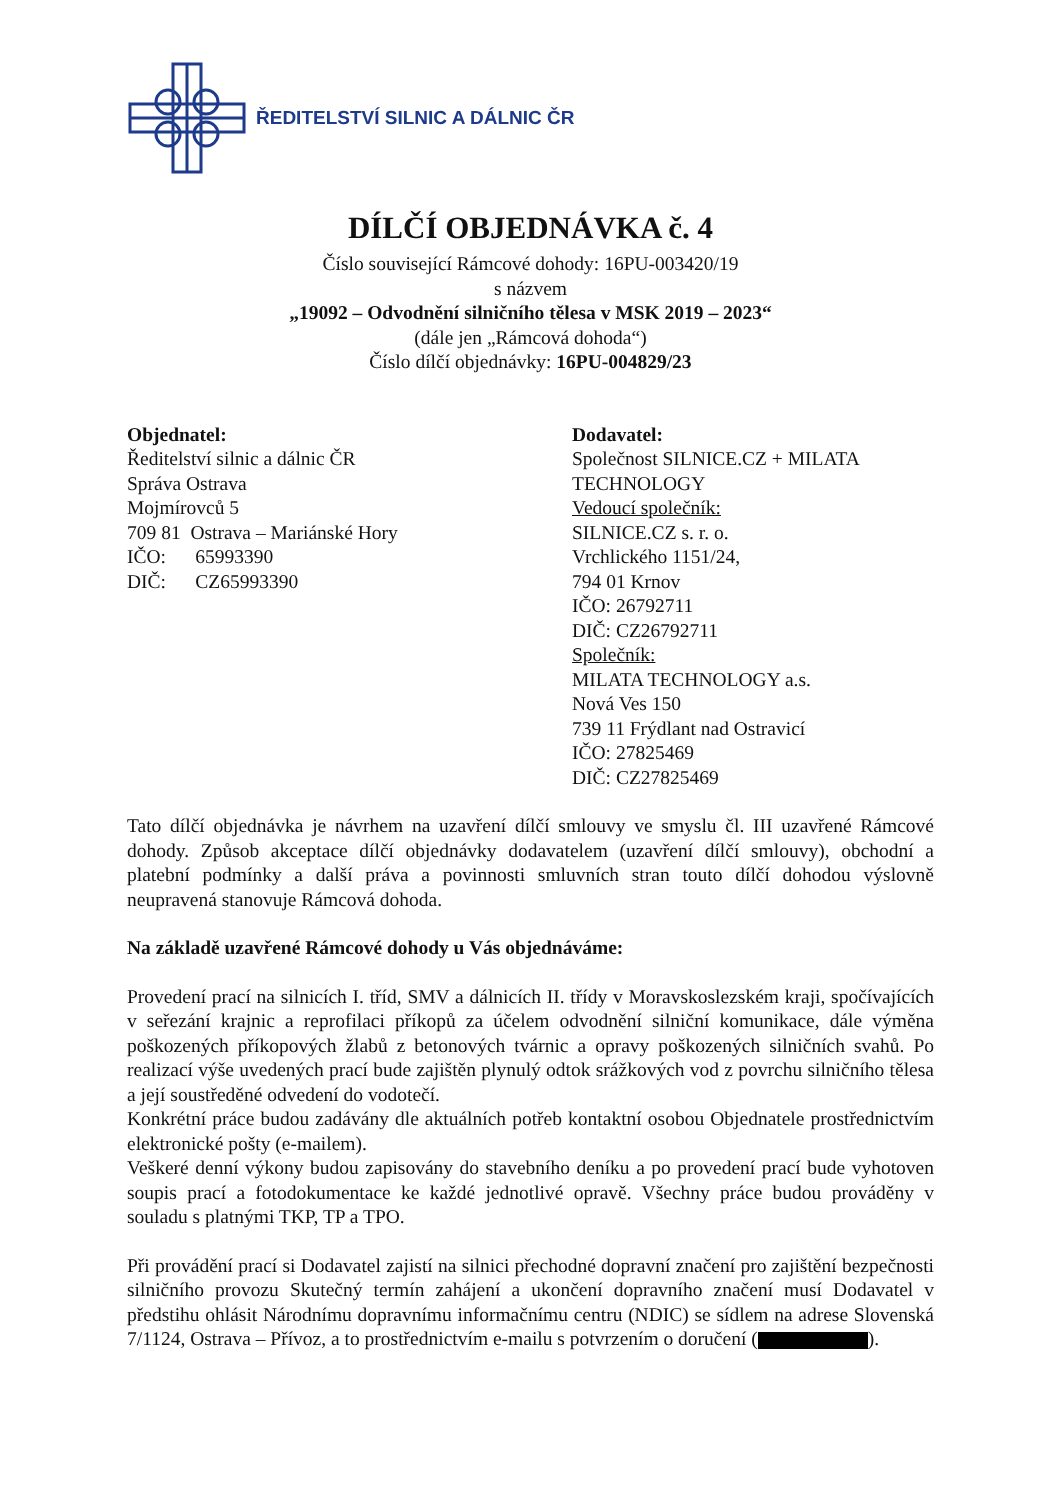ŘEDITELSTVÍ SILNIC A DÁLNIC ČR
DÍLČÍ OBJEDNÁVKA č. 4
Číslo související Rámcové dohody: 16PU-003420/19
s názvem
„19092 – Odvodnění silničního tělesa v MSK 2019 – 2023“
(dále jen „Rámcová dohoda“)
Číslo dílčí objednávky: 16PU-004829/23
Objednatel:
Ředitelství silnic a dálnic ČR
Správa Ostrava
Mojmírovců 5
709 81 Ostrava – Mariánské Hory
IČO: 65993390
DIČ: CZ65993390
Dodavatel:
Společnost SILNICE.CZ + MILATA
TECHNOLOGY
Vedoucí společník:
SILNICE.CZ s. r. o.
Vrchlického 1151/24,
794 01 Krnov
IČO: 26792711
DIČ: CZ26792711
Společník:
MILATA TECHNOLOGY a.s.
Nová Ves 150
739 11 Frýdlant nad Ostravicí
IČO: 27825469
DIČ: CZ27825469
Tato dílčí objednávka je návrhem na uzavření dílčí smlouvy ve smyslu čl. III uzavřené Rámcové dohody. Způsob akceptace dílčí objednávky dodavatelem (uzavření dílčí smlouvy), obchodní a platební podmínky a další práva a povinnosti smluvních stran touto dílčí dohodou výslovně neupravená stanovuje Rámcová dohoda.
Na základě uzavřené Rámcové dohody u Vás objednáváme:
Provedení prací na silnicích I. tříd, SMV a dálnicích II. třídy v Moravskoslezském kraji, spočívajících v seřezání krajnic a reprofilaci příkopů za účelem odvodnění silniční komunikace, dále výměna poškozených příkopových žlabů z betonových tvárnic a opravy poškozených silničních svahů. Po realizací výše uvedených prací bude zajištěn plynulý odtok srážkových vod z povrchu silničního tělesa a její soustředěné odvedení do vodotečí.
Konkrétní práce budou zadávány dle aktuálních potřeb kontaktní osobou Objednatele prostřednictvím elektronické pošty (e-mailem).
Veškeré denní výkony budou zapisovány do stavebního deníku a po provedení prací bude vyhotoven soupis prací a fotodokumentace ke každé jednotlivé opravě. Všechny práce budou prováděny v souladu s platnými TKP, TP a TPO.
Při provádění prací si Dodavatel zajistí na silnici přechodné dopravní značení pro zajištění bezpečnosti silničního provozu Skutečný termín zahájení a ukončení dopravního značení musí Dodavatel v předstihu ohlásit Národnímu dopravnímu informačnímu centru (NDIC) se sídlem na adrese Slovenská 7/1124, Ostrava – Přívoz, a to prostřednictvím e-mailu s potvrzením o doručení ( ).